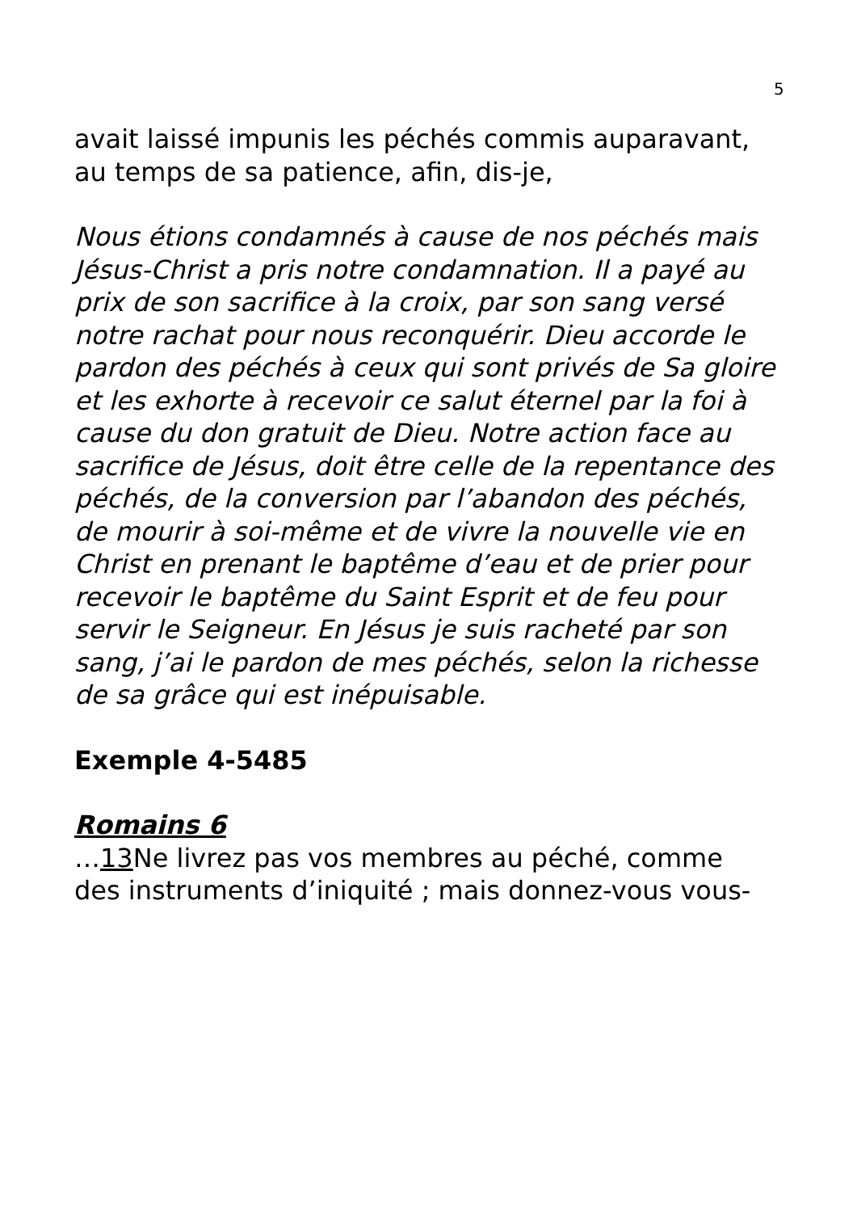5
avait laissé impunis les péchés commis auparavant, au temps de sa patience, afin, dis-je,
Nous étions condamnés à cause de nos péchés mais Jésus-Christ a pris notre condamnation. Il a payé au prix de son sacrifice à la croix, par son sang versé notre rachat pour nous reconquérir. Dieu accorde le pardon des péchés à ceux qui sont privés de Sa gloire et les exhorte à recevoir ce salut éternel par la foi à cause du don gratuit de Dieu. Notre action face au sacrifice de Jésus, doit être celle de la repentance des péchés, de la conversion par l’abandon des péchés, de mourir à soi-même et de vivre la nouvelle vie en Christ en prenant le baptême d’eau et de prier pour recevoir le baptême du Saint Esprit et de feu pour servir le Seigneur. En Jésus je suis racheté par son sang, j’ai le pardon de mes péchés, selon la richesse de sa grâce qui est inépuisable.
Exemple 4-5485
Romains 6
…13 Ne livrez pas vos membres au péché, comme des instruments d’iniquité ; mais donnez-vous vous-